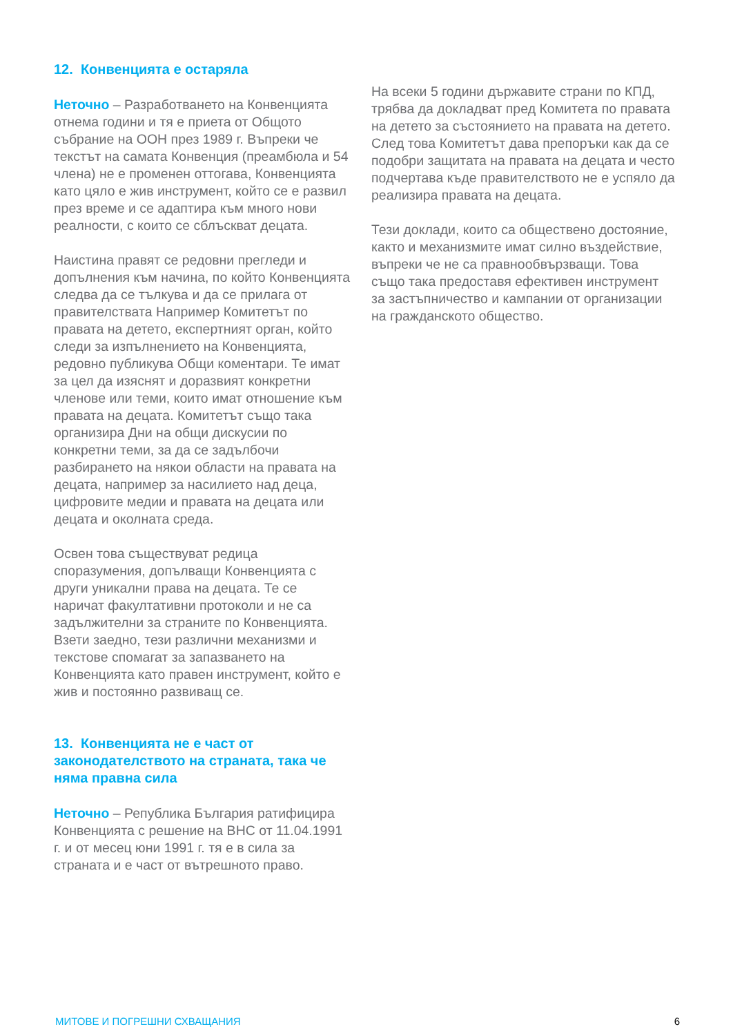12. Конвенцията е остаряла
Неточно – Разработването на Конвенцията отнема години и тя е приета от Общото събрание на ООН през 1989 г. Въпреки че текстът на самата Конвенция (преамбюла и 54 члена) не е променен оттогава, Конвенцията като цяло е жив инструмент, който се е развил през време и се адаптира към много нови реалности, с които се сблъскват децата.
Наистина правят се редовни прегледи и допълнения към начина, по който Конвенцията следва да се тълкува и да се прилага от правителствата Например Комитетът по правата на детето, експертният орган, който следи за изпълнението на Конвенцията, редовно публикува Общи коментари. Те имат за цел да изяснят и доразвият конкретни членове или теми, които имат отношение към правата на децата. Комитетът също така организира Дни на общи дискусии по конкретни теми, за да се задълбочи разбирането на някои области на правата на децата, например за насилието над деца, цифровите медии и правата на децата или децата и околната среда.
Освен това съществуват редица споразумения, допълващи Конвенцията с други уникални права на децата. Те се наричат факултативни протоколи и не са задължителни за страните по Конвенцията. Взети заедно, тези различни механизми и текстове спомагат за запазването на Конвенцията като правен инструмент, който е жив и постоянно развиващ се.
13. Конвенцията не е част от законодателството на страната, така че няма правна сила
Неточно – Република България ратифицира Конвенцията с решение на ВНС от 11.04.1991 г. и от месец юни 1991 г. тя е в сила за страната и е част от вътрешното право.
На всеки 5 години държавите страни по КПД, трябва да докладват пред Комитета по правата на детето за състоянието на правата на детето. След това Комитетът дава препоръки как да се подобри защитата на правата на децата и често подчертава къде правителството не е успяло да реализира правата на децата.
Тези доклади, които са обществено достояние, както и механизмите имат силно въздействие, въпреки че не са правнообвързващи. Това също така предоставя ефективен инструмент за застъпничество и кампании от организации на гражданското общество.
МИТОВЕ И ПОГРЕШНИ СХВАЩАНИЯ 6